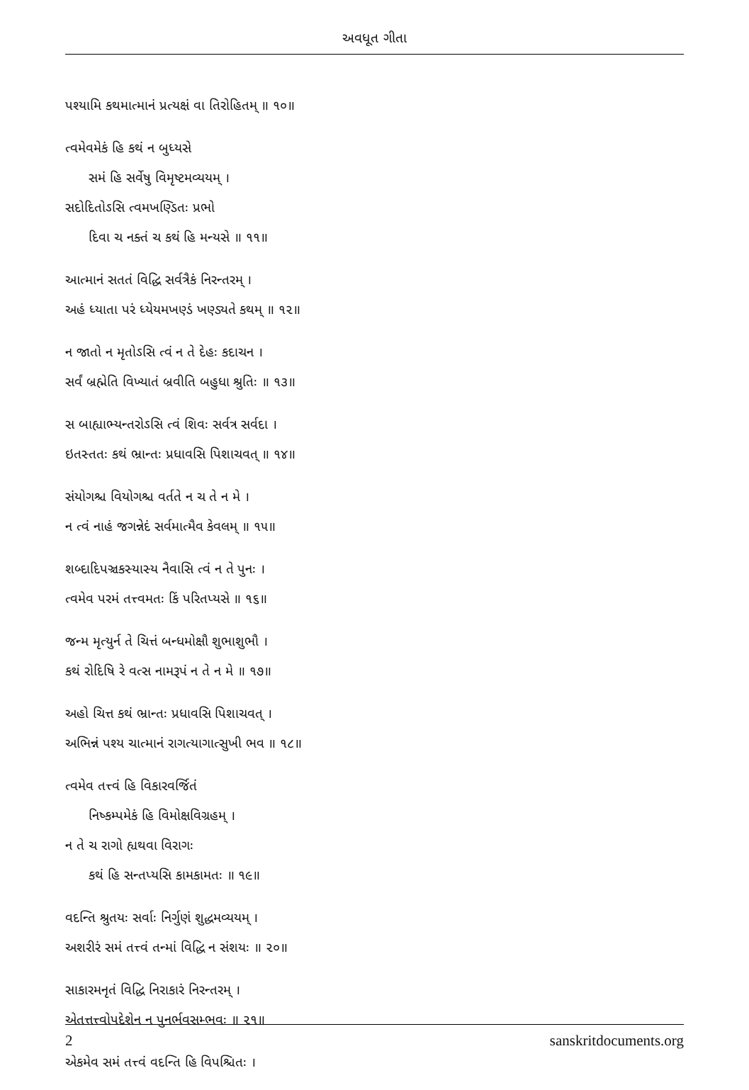અવધૂત ગીતા
પશ્યામિ કથમાત્માનં પ્રત્યક્ષં વા તિરોહિતમ્ ॥ ૧૦॥
ત્વમેવમેકં હિ કથં ન બુધ્યસે
સમં હિ સર્વેષુ વિમૃષ્ટમવ્યયમ્ ।
સદોદિતોઽસિ ત્વમખણ્ડિતઃ પ્રભો
દિવા ચ નક્તં ચ કથં હિ મન્યસે ॥ ૧૧॥
આત્માનં સતતં વિદ્ધિ સર્વત્રૈકં નિરન્તરમ્ ।
અહં ધ્યાતા પરં ધ્યેયમખણ્ડં ખણ્ડ્યતે કથમ્ ॥ ૧૨॥
ન જાતો ન મૃતોઽસિ ત્વં ન તે દેહઃ કદાચન ।
સર્વં બ્રહ્મેતિ વિખ્યાતં બ્રવીતિ બહુધા શ્રુતિઃ ॥ ૧૩॥
સ બાહ્યાભ્યન્તરોઽસિ ત્વં શિવઃ સર્વત્ર સર્વદા ।
ઇતસ્તતઃ કથં ભ્રાન્તઃ પ્રધાવસિ પિશાચવત્ ॥ ૧૪॥
સંયોગશ્ચ વિયોગશ્ચ વર્તતે ન ચ તે ન મે ।
ન ત્વં નાહં જગન્નેદં સર્વમાત્મૈવ કેવલમ્ ॥ ૧૫॥
શબ્દાદિપઞ્ચકસ્યાસ્ય નૈવાસિ ત્વં ન તે પુનઃ ।
ત્વમેવ પરમં તત્ત્વમતઃ કિં પરિતપ્યસે ॥ ૧૬॥
જન્મ મૃત્યુર્ન તે ચિત્તં બન્ધમોક્ષૌ શુભાશુભૌ ।
કથં રોદિષિ રે વત્સ નામરૂપં ન તે ન મે ॥ ૧૭॥
અહો ચિત્ત કથં ભ્રાન્તઃ પ્રધાવસિ પિશાચવત્ ।
અભિન્નં પશ્ય ચાત્માનં રાગત્યાગાત્સુખી ભવ ॥ ૧૮॥
ત્વમેવ તત્ત્વં હિ વિકારવર્જિતં
નિષ્કમ્પમેકં હિ વિમોક્ષવિગ્રહમ્ ।
ન તે ચ રાગો હ્યથવા વિરાગઃ
કથં હિ સન્તપ્યસિ કામકામતઃ ॥ ૧૯॥
વદન્તિ શ્રુતયઃ સર્વાઃ નિર્ગુણં શુદ્ધમવ્યયમ્ ।
અશરીરં સમં તત્ત્વં તન્માં વિદ્ધિ ન સંશયઃ ॥ ૨૦॥
સાકારમનૃતં વિદ્ધિ નિરાકારં નિરન્તરમ્ ।
એતત્તત્ત્વોપદેશેન ન પુનર્ભવસમ્ભવઃ ॥ ૨૧॥
એકમેવ સમં તત્ત્વં વદન્તિ હિ વિપશ્ચિતઃ ।
2 sanskritdocuments.org